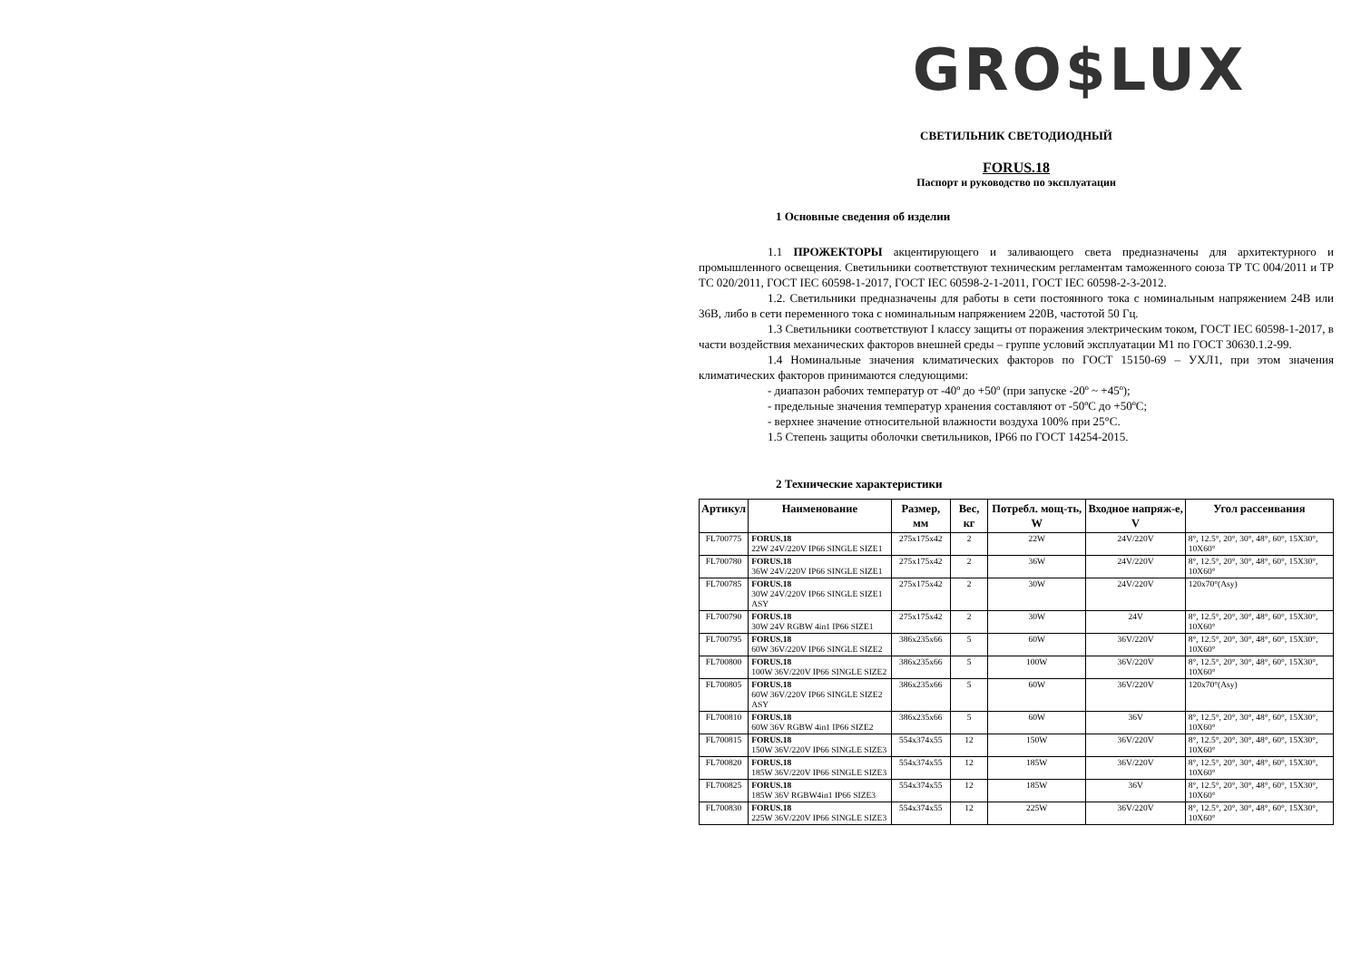GRO$LUX
СВЕТИЛЬНИК СВЕТОДИОДНЫЙ
FORUS.18
Паспорт и руководство по эксплуатации
1 Основные сведения об изделии
1.1 ПРОЖЕКТОРЫ акцентирующего и заливающего света предназначены для архитектурного и промышленного освещения. Светильники соответствуют техническим регламентам таможенного союза ТР ТС 004/2011 и ТР ТС 020/2011, ГОСТ IEC 60598-1-2017, ГОСТ IEC 60598-2-1-2011, ГОСТ IEC 60598-2-3-2012.
1.2. Светильники предназначены для работы в сети постоянного тока с номинальным напряжением 24В или 36В, либо в сети переменного тока с номинальным напряжением 220В, частотой 50 Гц.
1.3 Светильники соответствуют I классу защиты от поражения электрическим током, ГОСТ IEC 60598-1-2017, в части воздействия механических факторов внешней среды – группе условий эксплуатации М1 по ГОСТ 30630.1.2-99.
1.4 Номинальные значения климатических факторов по ГОСТ 15150-69 – УХЛ1, при этом значения климатических факторов принимаются следующими:
- диапазон рабочих температур от -40º до +50º (при запуске -20º ~ +45º);
- предельные значения температур хранения составляют от -50ºС до +50ºС;
- верхнее значение относительной влажности воздуха 100% при 25°C.
1.5 Степень защиты оболочки светильников, IP66 по ГОСТ 14254-2015.
2 Технические характеристики
| Артикул | Наименование | Размер, мм | Вес, кг | Потребл. мощ-ть, W | Входное напряж-е, V | Угол рассеивания |
| --- | --- | --- | --- | --- | --- | --- |
| FL700775 | FORUS.18 22W 24V/220V IP66 SINGLE SIZE1 | 275x175x42 | 2 | 22W | 24V/220V | 8°, 12.5°, 20°, 30°, 48°, 60°, 15X30°, 10X60° |
| FL700780 | FORUS.18 36W 24V/220V IP66 SINGLE SIZE1 | 275x175x42 | 2 | 36W | 24V/220V | 8°, 12.5°, 20°, 30°, 48°, 60°, 15X30°, 10X60° |
| FL700785 | FORUS.18 30W 24V/220V IP66 SINGLE SIZE1 ASY | 275x175x42 | 2 | 30W | 24V/220V | 120x70°(Asy) |
| FL700790 | FORUS.18 30W 24V RGBW 4in1 IP66 SIZE1 | 275x175x42 | 2 | 30W | 24V | 8°, 12.5°, 20°, 30°, 48°, 60°, 15X30°, 10X60° |
| FL700795 | FORUS.18 60W 36V/220V IP66 SINGLE SIZE2 | 386x235x66 | 5 | 60W | 36V/220V | 8°, 12.5°, 20°, 30°, 48°, 60°, 15X30°, 10X60° |
| FL700800 | FORUS.18 100W 36V/220V IP66 SINGLE SIZE2 | 386x235x66 | 5 | 100W | 36V/220V | 8°, 12.5°, 20°, 30°, 48°, 60°, 15X30°, 10X60° |
| FL700805 | FORUS.18 60W 36V/220V IP66 SINGLE SIZE2 ASY | 386x235x66 | 5 | 60W | 36V/220V | 120x70°(Asy) |
| FL700810 | FORUS.18 60W 36V RGBW 4in1 IP66 SIZE2 | 386x235x66 | 5 | 60W | 36V | 8°, 12.5°, 20°, 30°, 48°, 60°, 15X30°, 10X60° |
| FL700815 | FORUS.18 150W 36V/220V IP66 SINGLE SIZE3 | 554x374x55 | 12 | 150W | 36V/220V | 8°, 12.5°, 20°, 30°, 48°, 60°, 15X30°, 10X60° |
| FL700820 | FORUS.18 185W 36V/220V IP66 SINGLE SIZE3 | 554x374x55 | 12 | 185W | 36V/220V | 8°, 12.5°, 20°, 30°, 48°, 60°, 15X30°, 10X60° |
| FL700825 | FORUS.18 185W 36V RGBW4in1 IP66 SIZE3 | 554x374x55 | 12 | 185W | 36V | 8°, 12.5°, 20°, 30°, 48°, 60°, 15X30°, 10X60° |
| FL700830 | FORUS.18 225W 36V/220V IP66 SINGLE SIZE3 | 554x374x55 | 12 | 225W | 36V/220V | 8°, 12.5°, 20°, 30°, 48°, 60°, 15X30°, 10X60° |